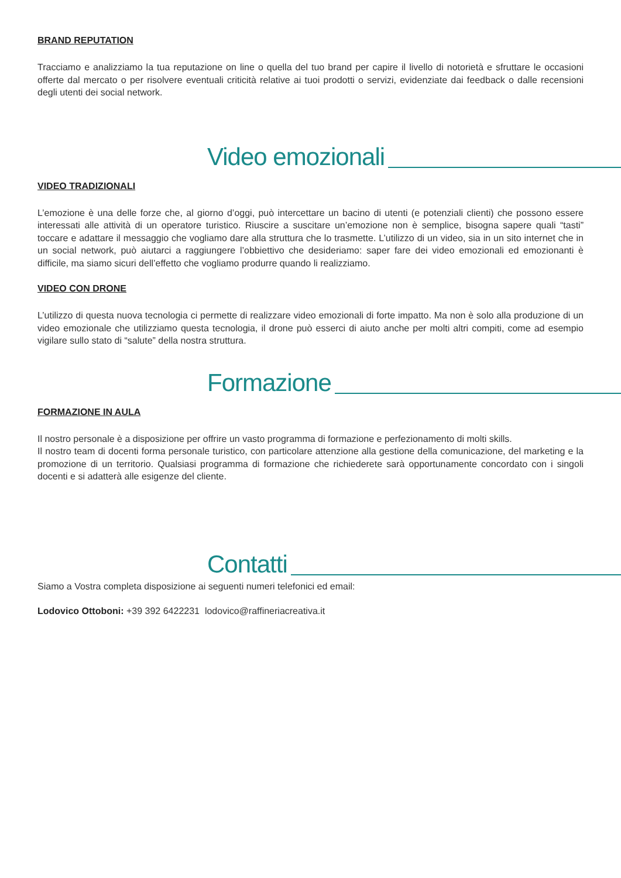BRAND REPUTATION
Tracciamo e analizziamo la tua reputazione on line o quella del tuo brand per capire il livello di notorietà e sfruttare le occasioni offerte dal mercato o per risolvere eventuali criticità relative ai tuoi prodotti o servizi, evidenziate dai feedback o dalle recensioni degli utenti dei social network.
Video emozionali
VIDEO TRADIZIONALI
L’emozione è una delle forze che, al giorno d’oggi, può intercettare un bacino di utenti (e potenziali clienti) che possono essere interessati alle attività di un operatore turistico. Riuscire a suscitare un’emozione non è semplice, bisogna sapere quali “tasti” toccare e adattare il messaggio che vogliamo dare alla struttura che lo trasmette. L’utilizzo di un video, sia in un sito internet che in un social network, può aiutarci a raggiungere l’obbiettivo che desideriamo: saper fare dei video emozionali ed emozionanti è difficile, ma siamo sicuri dell’effetto che vogliamo produrre quando li realizziamo.
VIDEO CON DRONE
L’utilizzo di questa nuova tecnologia ci permette di realizzare video emozionali di forte impatto. Ma non è solo alla produzione di un video emozionale che utilizziamo questa tecnologia, il drone può esserci di aiuto anche per molti altri compiti, come ad esempio vigilare sullo stato di “salute” della nostra struttura.
Formazione
FORMAZIONE IN AULA
Il nostro personale è a disposizione per offrire un vasto programma di formazione e perfezionamento di molti skills.
Il nostro team di docenti forma personale turistico, con particolare attenzione alla gestione della comunicazione, del marketing e la promozione di un territorio. Qualsiasi programma di formazione che richiederete sarà opportunamente concordato con i singoli docenti e si adatterà alle esigenze del cliente.
Contatti
Siamo a Vostra completa disposizione ai seguenti numeri telefonici ed email:
Lodovico Ottoboni: +39 392 6422231 lodovico@raffineriacreativa.it